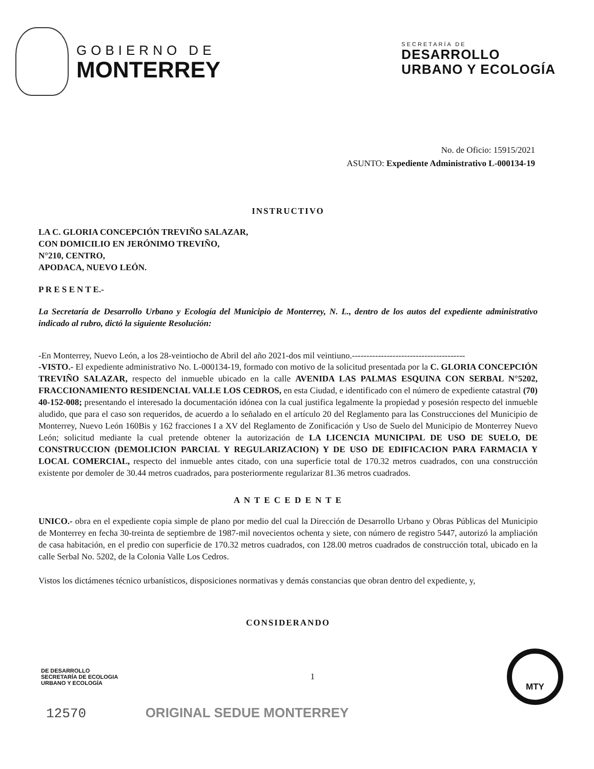GOBIERNO DE
MONTERREY
SECRETARÍA DE
DESARROLLO
URBANO Y ECOLOGÍA
No. de Oficio: 15915/2021
ASUNTO: Expediente Administrativo L-000134-19
INSTRUCTIVO
LA C. GLORIA CONCEPCIÓN TREVIÑO SALAZAR,
CON DOMICILIO EN JERÓNIMO TREVIÑO,
N°210, CENTRO,
APODACA, NUEVO LEÓN.
P R E S E N T E.-
La Secretaría de Desarrollo Urbano y Ecología del Municipio de Monterrey, N. L., dentro de los autos del expediente administrativo indicado al rubro, dictó la siguiente Resolución:
-En Monterrey, Nuevo León, a los 28-veintiocho de Abril del año 2021-dos mil veintiuno.---------------------------------------
-VISTO.- El expediente administrativo No. L-000134-19, formado con motivo de la solicitud presentada por la C. GLORIA CONCEPCIÓN TREVIÑO SALAZAR, respecto del inmueble ubicado en la calle AVENIDA LAS PALMAS ESQUINA CON SERBAL N°5202, FRACCIONAMIENTO RESIDENCIAL VALLE LOS CEDROS, en esta Ciudad, e identificado con el número de expediente catastral (70) 40-152-008; presentando el interesado la documentación idónea con la cual justifica legalmente la propiedad y posesión respecto del inmueble aludido, que para el caso son requeridos, de acuerdo a lo señalado en el artículo 20 del Reglamento para las Construcciones del Municipio de Monterrey, Nuevo León 160Bis y 162 fracciones I a XV del Reglamento de Zonificación y Uso de Suelo del Municipio de Monterrey Nuevo León; solicitud mediante la cual pretende obtener la autorización de LA LICENCIA MUNICIPAL DE USO DE SUELO, DE CONSTRUCCION (DEMOLICION PARCIAL Y REGULARIZACION) Y DE USO DE EDIFICACION PARA FARMACIA Y LOCAL COMERCIAL, respecto del inmueble antes citado, con una superficie total de 170.32 metros cuadrados, con una construcción existente por demoler de 30.44 metros cuadrados, para posteriormente regularizar 81.36 metros cuadrados.
A N T E C E D E N T E
UNICO.- obra en el expediente copia simple de plano por medio del cual la Dirección de Desarrollo Urbano y Obras Públicas del Municipio de Monterrey en fecha 30-treinta de septiembre de 1987-mil novecientos ochenta y siete, con número de registro 5447, autorizó la ampliación de casa habitación, en el predio con superficie de 170.32 metros cuadrados, con 128.00 metros cuadrados de construcción total, ubicado en la calle Serbal No. 5202, de la Colonia Valle Los Cedros.
Vistos los dictámenes técnico urbanísticos, disposiciones normativas y demás constancias que obran dentro del expediente, y,
CONSIDERANDO
DE DESARROLLO
SECRETARÍA DE ECOLOGIA
URBANO Y ECOLOGÍA
1
MTY
12570 ORIGINAL SEDUE MONTERREY